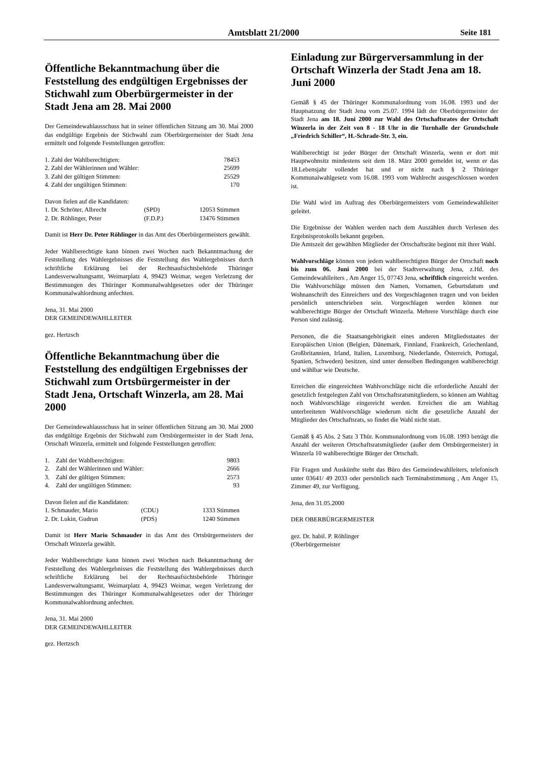Amtsblatt 21/2000 Seite 181
Öffentliche Bekanntmachung über die Feststellung des endgültigen Ergebnisses der Stichwahl zum Oberbürgermeister in der Stadt Jena am 28. Mai 2000
Der Gemeindewahlausschuss hat in seiner öffentlichen Sitzung am 30. Mai 2000 das endgültige Ergebnis der Stichwahl zum Oberbürgermeister der Stadt Jena ermittelt und folgende Feststellungen getroffen:
| 1. Zahl der Wahlberechtigten: | 78453 |
| 2. Zahl der Wählerinnen und Wähler: | 25699 |
| 3. Zahl der gültigen Stimmen: | 25529 |
| 4. Zahl der ungültigen Stimmen: | 170 |
| Davon fielen auf die Kandidaten: | | |
| 1. Dr. Schröter, Albrecht | (SPD) | 12053 Stimmen |
| 2. Dr. Röhlinger, Peter | (F.D.P.) | 13476 Stimmen |
Damit ist Herr Dr. Peter Röhlinger in das Amt des Oberbürgermeisters gewählt.
Jeder Wahlberechtigte kann binnen zwei Wochen nach Bekanntmachung der Feststellung des Wahlergebnisses die Feststellung des Wahlergebnisses durch schriftliche Erklärung bei der Rechtsaufsichtsbehörde Thüringer Landesverwaltungsamt, Weimarplatz 4, 99423 Weimar, wegen Verletzung der Bestimmungen des Thüringer Kommunalwahlgesetzes oder der Thüringer Kommunalwahlordnung anfechten.
Jena, 31. Mai 2000
DER GEMEINDEWAHLLEITER
gez. Hertzsch
Öffentliche Bekanntmachung über die Feststellung des endgültigen Ergebnisses der Stichwahl zum Ortsbürgermeister in der Stadt Jena, Ortschaft Winzerla, am 28. Mai 2000
Der Gemeindewahlausschuss hat in seiner öffentlichen Sitzung am 30. Mai 2000 das endgültige Ergebnis der Stichwahl zum Ortsbürgermeister in der Stadt Jena, Ortschaft Winzerla, ermittelt und folgende Feststellungen getroffen:
| 1. Zahl der Wahlberechtigten: | 9803 |
| 2. Zahl der Wählerinnen und Wähler: | 2666 |
| 3. Zahl der gültigen Stimmen: | 2573 |
| 4. Zahl der ungültigen Stimmen: | 93 |
| Davon fielen auf die Kandidaten: | | |
| 1. Schmauder, Mario | (CDU) | 1333 Stimmen |
| 2. Dr. Lukin, Gudrun | (PDS) | 1240 Stimmen |
Damit ist Herr Mario Schmauder in das Amt des Ortsbürgermeisters der Ortschaft Winzerla gewählt.
Jeder Wahlberechtigte kann binnen zwei Wochen nach Bekanntmachung der Feststellung des Wahlergebnisses die Feststellung des Wahlergebnisses durch schriftliche Erklärung bei der Rechtsaufsichtsbehörde Thüringer Landesverwaltungsamt, Weimarplatz 4, 99423 Weimar, wegen Verletzung der Bestimmungen des Thüringer Kommunalwahlgesetzes oder der Thüringer Kommunalwahlordnung anfechten.
Jena, 31. Mai 2000
DER GEMEINDEWAHLLEITER
gez. Hertzsch
Einladung zur Bürgerversammlung in der Ortschaft Winzerla der Stadt Jena am 18. Juni 2000
Gemäß § 45 der Thüringer Kommunalordnung vom 16.08. 1993 und der Hauptsatzung der Stadt Jena vom 25.07. 1994 lädt der Oberbürgermeister der Stadt Jena am 18. Juni 2000 zur Wahl des Ortschaftsrates der Ortschaft Winzerla in der Zeit von 8 - 18 Uhr in die Turnhalle der Grundschule „Friedrich Schiller“, H.-Schrade-Str. 3, ein.
Wahlberechtigt ist jeder Bürger der Ortschaft Winzerla, wenn er dort mit Hauptwohnsitz mindestens seit dem 18. März 2000 gemeldet ist, wenn er das 18.Lebensjahr vollendet hat und er nicht nach § 2 Thüringer Kommunalwahlgesetz vom 16.08. 1993 vom Wahlrecht ausgeschlossen worden ist.
Die Wahl wird im Auftrag des Oberbürgermeisters vom Gemeindewahlleiter geleitet.
Die Ergebnisse der Wahlen werden nach dem Auszählen durch Verlesen des Ergebnisprotokolls bekannt gegeben.
Die Amtszeit der gewählten Mitglieder der Ortschaftsräte beginnt mit ihrer Wahl.
Wahlvorschläge können von jedem wahlberechtigten Bürger der Ortschaft noch bis zum 06. Juni 2000 bei der Stadtverwaltung Jena, z.Hd. des Gemeindewahlleiters , Am Anger 15, 07743 Jena, schriftlich eingereicht werden. Die Wahlvorschläge müssen den Namen, Vornamen, Geburtsdatum und Wohnanschrift des Einreichers und des Vorgeschlagenen tragen und von beiden persönlich unterschrieben sein. Vorgeschlagen werden können nur wahlberechtigte Bürger der Ortschaft Winzerla. Mehrere Vorschläge durch eine Person sind zulässig.
Personen, die die Staatsangehörigkeit eines anderen Mitgliedsstaates der Europäischen Union (Belgien, Dänemark, Finnland, Frankreich, Griechenland, Großbritannien, Irland, Italien, Luxemburg, Niederlande, Österreich, Portugal, Spanien, Schweden) besitzen, sind unter denselben Bedingungen wahlberechtigt und wählbar wie Deutsche.
Erreichen die eingereichten Wahlvorschläge nicht die erforderliche Anzahl der gesetzlich festgelegten Zahl von Ortschaftsratsmitgliedern, so können am Wahltag noch Wahlvorschläge eingereicht werden. Erreichen die am Wahltag unterbreiteten Wahlvorschläge wiederum nicht die gesetzliche Anzahl der Mitglieder des Ortschaftsrats, so findet die Wahl nicht statt.
Gemäß § 45 Abs. 2 Satz 3 Thür. Kommunalordnung vom 16.08. 1993 beträgt die Anzahl der weiteren Ortschaftsratsmitglieder (außer dem Ortsbürgermeister) in Winzerla 10 wahlberechtigte Bürger der Ortschaft.
Für Fragen und Auskünfte steht das Büro des Gemeindewahlleiters, telefonisch unter 03641/ 49 2033 oder persönlich nach Terminabstimmung , Am Anger 15, Zimmer 49, zur Verfügung.
Jena, den 31.05.2000
DER OBERBÜRGERMEISTER
gez. Dr. habil. P. Röhlinger
(Oberbürgermeister